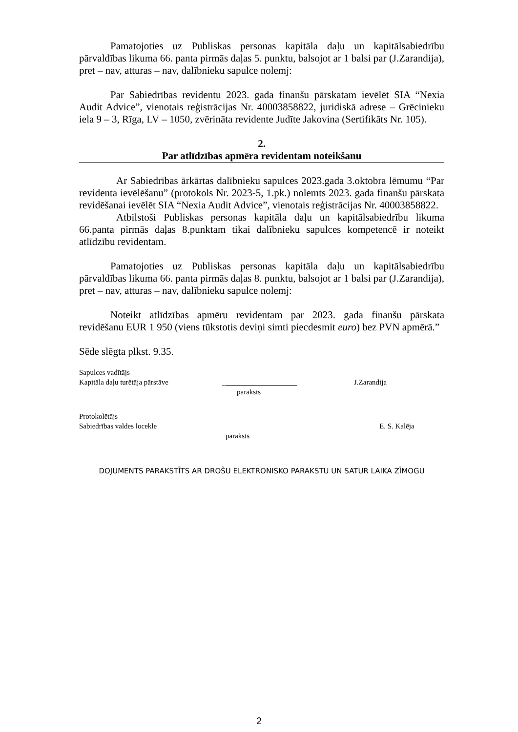Pamatojoties uz Publiskas personas kapitāla daļu un kapitālsabiedrību pārvaldības likuma 66. panta pirmās daļas 5. punktu, balsojot ar 1 balsi par (J.Zarandija), pret – nav, atturas – nav, dalībnieku sapulce nolemj:
Par Sabiedrības revidentu 2023. gada finanšu pārskatam ievēlēt SIA “Nexia Audit Advice”, vienotais reģistrācijas Nr. 40003858822, juridiskā adrese – Grēcinieku iela 9 – 3, Rīga, LV – 1050, zvērināta revidente Judīte Jakovina (Sertifikāts Nr. 105).
2.
Par atlīdzības apmēra revidentam noteikšanu
Ar Sabiedrības ārkārtas dalībnieku sapulces 2023.gada 3.oktobra lēmumu “Par revidenta ievēlēšanu” (protokols Nr. 2023-5, 1.pk.) nolemts 2023. gada finanšu pārskata revidēšanai ievēlēt SIA “Nexia Audit Advice”, vienotais reģistrācijas Nr. 40003858822.
Atbilstoši Publiskas personas kapitāla daļu un kapitālsabiedrību likuma 66.panta pirmās daļas 8.punktam tikai dalībnieku sapulces kompetencē ir noteikt atlīdzību revidentam.
Pamatojoties uz Publiskas personas kapitāla daļu un kapitālsabiedrību pārvaldības likuma 66. panta pirmās daļas 8. punktu, balsojot ar 1 balsi par (J.Zarandija), pret – nav, atturas – nav, dalībnieku sapulce nolemj:
Noteikt atlīdzības apmēru revidentam par 2023. gada finanšu pārskata revidēšanu EUR 1 950 (viens tūkstotis deviņi simti piecdesmit euro) bez PVN apmērā.”
Sēde slēgta plkst. 9.35.
Sapulces vadītājs
Kapitāla daļu turētāja pārstāve
_
paraksts
J.Zarandija
Protokolētājs
Sabiedrības valdes locekle
paraksts
E. S. Kalēja
DOJUMENTS PARAKSTĪTS AR DROŠU ELEKTRONISKO PARAKSTU UN SATUR LAIKA ZĪMOGU
2